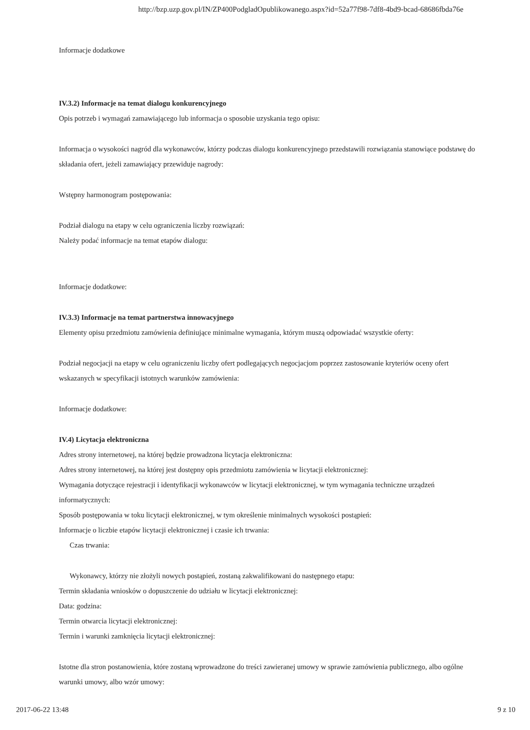http://bzp.uzp.gov.pl/IN/ZP400PodgladOpublikowanego.aspx?id=52a77f98-7df8-4bd9-bcad-68686fbda76e
Informacje dodatkowe
IV.3.2) Informacje na temat dialogu konkurencyjnego
Opis potrzeb i wymagań zamawiającego lub informacja o sposobie uzyskania tego opisu:
Informacja o wysokości nagród dla wykonawców, którzy podczas dialogu konkurencyjnego przedstawili rozwiązania stanowiące podstawę do składania ofert, jeżeli zamawiający przewiduje nagrody:
Wstępny harmonogram postępowania:
Podział dialogu na etapy w celu ograniczenia liczby rozwiązań:
Należy podać informacje na temat etapów dialogu:
Informacje dodatkowe:
IV.3.3) Informacje na temat partnerstwa innowacyjnego
Elementy opisu przedmiotu zamówienia definiujące minimalne wymagania, którym muszą odpowiadać wszystkie oferty:
Podział negocjacji na etapy w celu ograniczeniu liczby ofert podlegających negocjacjom poprzez zastosowanie kryteriów oceny ofert wskazanych w specyfikacji istotnych warunków zamówienia:
Informacje dodatkowe:
IV.4) Licytacja elektroniczna
Adres strony internetowej, na której będzie prowadzona licytacja elektroniczna:
Adres strony internetowej, na której jest dostępny opis przedmiotu zamówienia w licytacji elektronicznej:
Wymagania dotyczące rejestracji i identyfikacji wykonawców w licytacji elektronicznej, w tym wymagania techniczne urządzeń informatycznych:
Sposób postępowania w toku licytacji elektronicznej, w tym określenie minimalnych wysokości postąpień:
Informacje o liczbie etapów licytacji elektronicznej i czasie ich trwania:
Czas trwania:
Wykonawcy, którzy nie złożyli nowych postąpień, zostaną zakwalifikowani do następnego etapu:
Termin składania wniosków o dopuszczenie do udziału w licytacji elektronicznej:
Data: godzina:
Termin otwarcia licytacji elektronicznej:
Termin i warunki zamknięcia licytacji elektronicznej:
Istotne dla stron postanowienia, które zostaną wprowadzone do treści zawieranej umowy w sprawie zamówienia publicznego, albo ogólne warunki umowy, albo wzór umowy:
2017-06-22 13:48 9 z 10